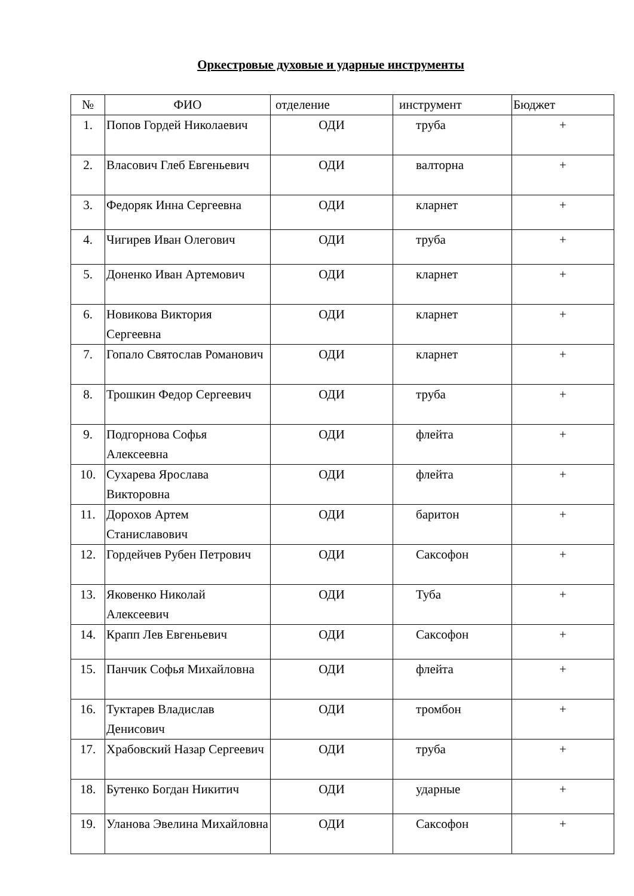Оркестровые духовые и ударные инструменты
| № | ФИО | отделение | инструмент | Бюджет |
| --- | --- | --- | --- | --- |
| 1. | Попов Гордей Николаевич | ОДИ | труба | + |
| 2. | Власович Глеб Евгеньевич | ОДИ | валторна | + |
| 3. | Федоряк Инна Сергеевна | ОДИ | кларнет | + |
| 4. | Чигирев Иван Олегович | ОДИ | труба | + |
| 5. | Доненко Иван Артемович | ОДИ | кларнет | + |
| 6. | Новикова Виктория Сергеевна | ОДИ | кларнет | + |
| 7. | Гопало Святослав Романович | ОДИ | кларнет | + |
| 8. | Трошкин Федор Сергеевич | ОДИ | труба | + |
| 9. | Подгорнова Софья Алексеевна | ОДИ | флейта | + |
| 10. | Сухарева Ярослава Викторовна | ОДИ | флейта | + |
| 11. | Дорохов Артем Станиславович | ОДИ | баритон | + |
| 12. | Гордейчев Рубен Петрович | ОДИ | Саксофон | + |
| 13. | Яковенко Николай Алексеевич | ОДИ | Туба | + |
| 14. | Крапп Лев Евгеньевич | ОДИ | Саксофон | + |
| 15. | Панчик Софья Михайловна | ОДИ | флейта | + |
| 16. | Туктарев Владислав Денисович | ОДИ | тромбон | + |
| 17. | Храбовский Назар Сергеевич | ОДИ | труба | + |
| 18. | Бутенко Богдан Никитич | ОДИ | ударные | + |
| 19. | Уланова Эвелина Михайловна | ОДИ | Саксофон | + |